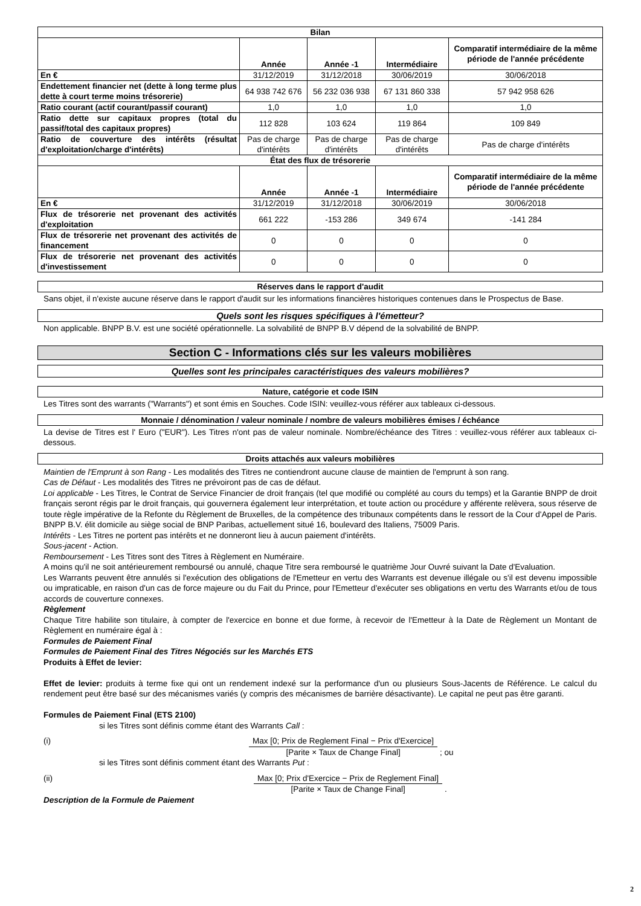| Bilan | | | | |
| --- | --- | --- | --- | --- |
| | Année | Année -1 | Intermédiaire | Comparatif intermédiaire de la même période de l'année précédente |
| En € | 31/12/2019 | 31/12/2018 | 30/06/2019 | 30/06/2018 |
| Endettement financier net (dette à long terme plus dette à court terme moins trésorerie) | 64 938 742 676 | 56 232 036 938 | 67 131 860 338 | 57 942 958 626 |
| Ratio courant (actif courant/passif courant) | 1,0 | 1,0 | 1,0 | 1,0 |
| Ratio dette sur capitaux propres (total du passif/total des capitaux propres) | 112 828 | 103 624 | 119 864 | 109 849 |
| Ratio de couverture des intérêts (résultat d'exploitation/charge d'intérêts) | Pas de charge d'intérêts | Pas de charge d'intérêts | Pas de charge d'intérêts | Pas de charge d'intérêts |
| État des flux de trésorerie | | | | |
| | Année | Année -1 | Intermédiaire | Comparatif intermédiaire de la même période de l'année précédente |
| En € | 31/12/2019 | 31/12/2018 | 30/06/2019 | 30/06/2018 |
| Flux de trésorerie net provenant des activités d'exploitation | 661 222 | -153 286 | 349 674 | -141 284 |
| Flux de trésorerie net provenant des activités de financement | 0 | 0 | 0 | 0 |
| Flux de trésorerie net provenant des activités d'investissement | 0 | 0 | 0 | 0 |
Réserves dans le rapport d'audit
Sans objet, il n'existe aucune réserve dans le rapport d'audit sur les informations financières historiques contenues dans le Prospectus de Base.
Quels sont les risques spécifiques à l'émetteur?
Non applicable. BNPP B.V. est une société opérationnelle. La solvabilité de BNPP B.V dépend de la solvabilité de BNPP.
Section C - Informations clés sur les valeurs mobilières
Quelles sont les principales caractéristiques des valeurs mobilières?
Nature, catégorie et code ISIN
Les Titres sont des warrants ("Warrants") et sont émis en Souches. Code ISIN: veuillez-vous référer aux tableaux ci-dessous.
Monnaie / dénomination / valeur nominale / nombre de valeurs mobilières émises / échéance
La devise de Titres est l' Euro ("EUR"). Les Titres n'ont pas de valeur nominale. Nombre/échéance des Titres : veuillez-vous référer aux tableaux ci-dessous.
Droits attachés aux valeurs mobilières
Maintien de l'Emprunt à son Rang - Les modalités des Titres ne contiendront aucune clause de maintien de l'emprunt à son rang.
Cas de Défaut - Les modalités des Titres ne prévoiront pas de cas de défaut.
Loi applicable - Les Titres, le Contrat de Service Financier de droit français (tel que modifié ou complété au cours du temps) et la Garantie BNPP de droit français seront régis par le droit français, qui gouvernera également leur interprétation, et toute action ou procédure y afférente relèvera, sous réserve de toute règle impérative de la Refonte du Règlement de Bruxelles, de la compétence des tribunaux compétents dans le ressort de la Cour d'Appel de Paris. BNPP B.V. élit domicile au siège social de BNP Paribas, actuellement situé 16, boulevard des Italiens, 75009 Paris.
Intérêts - Les Titres ne portent pas intérêts et ne donneront lieu à aucun paiement d'intérêts.
Sous-jacent - Action.
Remboursement - Les Titres sont des Titres à Règlement en Numéraire.
A moins qu'il ne soit antérieurement remboursé ou annulé, chaque Titre sera remboursé le quatrième Jour Ouvré suivant la Date d'Evaluation.
Les Warrants peuvent être annulés si l'exécution des obligations de l'Emetteur en vertu des Warrants est devenue illégale ou s'il est devenu impossible ou impraticable, en raison d'un cas de force majeure ou du Fait du Prince, pour l'Emetteur d'exécuter ses obligations en vertu des Warrants et/ou de tous accords de couverture connexes.
Règlement
Chaque Titre habilite son titulaire, à compter de l'exercice en bonne et due forme, à recevoir de l'Emetteur à la Date de Règlement un Montant de Règlement en numéraire égal à :
Formules de Paiement Final
Formules de Paiement Final des Titres Négociés sur les Marchés ETS
Produits à Effet de levier:
Effet de levier: produits à terme fixe qui ont un rendement indexé sur la performance d'un ou plusieurs Sous-Jacents de Référence. Le calcul du rendement peut être basé sur des mécanismes variés (y compris des mécanismes de barrière désactivante). Le capital ne peut pas être garanti.
Formules de Paiement Final (ETS 2100)
si les Titres sont définis comme étant des Warrants Call :
(i) Max [0; Prix de Reglement Final − Prix d'Exercice] [Parite × Taux de Change Final]; ou
si les Titres sont définis comment étant des Warrants Put :
(ii) Max [0; Prix d'Exercice − Prix de Reglement Final] [Parite × Taux de Change Final].
Description de la Formule de Paiement
2